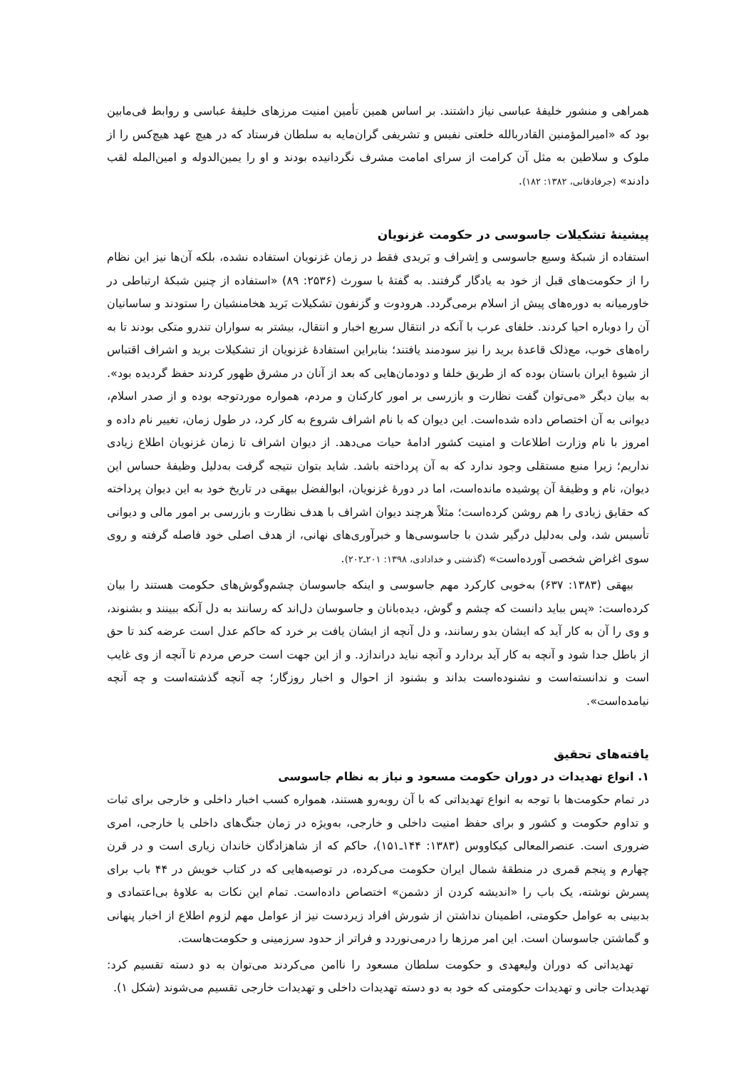همراهی و منشور خلیفهٔ عباسی نیاز داشتند. بر اساس همین تأمین امنیت مرزهای خلیفهٔ عباسی و روابط فی‌مابین بود که «امیرالمؤمنین القادربالله خلعتی نفیس و تشریفی گران‌مایه به سلطان فرستاد که در هیچ عهد هیچ‌کس را از ملوک و سلاطین به مثل آن کرامت از سرای امامت مشرف نگردانیده بودند و او را یمین‌الدوله و امین‌المله لقب دادند» (جرفادقانی، ۱۳۸۲: ۱۸۲).
پیشینهٔ تشکیلات جاسوسی در حکومت غزنویان
استفاده از شبکهٔ وسیع جاسوسی و اِشراف و بَریدی فقط در زمان غزنویان استفاده نشده، بلکه آن‌ها نیز این نظام را از حکومت‌های قبل از خود به یادگار گرفتند. به گفتهٔ با سورث (۲۵۳۶: ۸۹) «استفاده از چنین شبکهٔ ارتباطی در خاورمیانه به دوره‌های پیش از اسلام برمی‌گردد. هرودوت و گزنفون تشکیلات بَرید هخامنشیان را ستودند و ساسانیان آن را دوباره احیا کردند. خلفای عرب با آنکه در انتقال سریع اخبار و انتقال، بیشتر به سواران تندرو متکی بودند تا به راه‌های خوب، مع‌ذلک قاعدهٔ برید را نیز سودمند یافتند؛ بنابراین استفادهٔ غزنویان از تشکیلات برید و اشراف اقتباس از شیوهٔ ایران باستان بوده که از طریق خلفا و دودمان‌هایی که بعد از آنان در مشرق ظهور کردند حفظ گردیده بود». به بیان دیگر «می‌توان گفت نظارت و بازرسی بر امور کارکنان و مردم، همواره موردتوجه بوده و از صدر اسلام، دیوانی به آن اختصاص داده شده‌است. این دیوان که با نام اشراف شروع به کار کرد، در طول زمان، تغییر نام داده و امروز با نام وزارت اطلاعات و امنیت کشور ادامهٔ حیات می‌دهد. از دیوان اشراف تا زمان غزنویان اطلاع زیادی نداریم؛ زیرا منبع مستقلی وجود ندارد که به آن پرداخته باشد. شاید بتوان نتیجه گرفت به‌دلیل وظیفهٔ حساس این دیوان، نام و وظیفهٔ آن پوشیده مانده‌است، اما در دورهٔ غزنویان، ابوالفضل بیهقی در تاریخ خود به این دیوان پرداخته که حقایق زیادی را هم روشن کرده‌است؛ مثلاً هرچند دیوان اشراف با هدف نظارت و بازرسی بر امور مالی و دیوانی تأسیس شد، ولی به‌دلیل درگیر شدن با جاسوسی‌ها و خبرآوری‌های نهانی، از هدف اصلی خود فاصله گرفته و روی سوی اغراض شخصی آورده‌است» (گذشتی و خدادادی، ۱۳۹۸: ۲۰۱ـ۲۰۲).
بیهقی (۱۳۸۳: ۶۳۷) به‌خوبی کارکرد مهم جاسوسی و اینکه جاسوسان چشم‌وگوش‌های حکومت هستند را بیان کرده‌است: «پس بباید دانست که چشم و گوش، دیده‌بانان و جاسوسان دل‌اند که رسانند به دل آنکه ببینند و بشنوند، و وی را آن به کار آید که ایشان بدو رسانند، و دل آنچه از ایشان یافت بر خرد که حاکم عدل است عرضه کند تا حق از باطل جدا شود و آنچه به کار آید بردارد و آنچه نباید دراندازد. و از این جهت است حرص مردم تا آنچه از وی غایب است و ندانسته‌است و نشنوده‌است بداند و بشنود از احوال و اخبار روزگار؛ چه آنچه گذشته‌است و چه آنچه نیامده‌است».
یافته‌های تحقیق
۱. انواع تهدیدات در دوران حکومت مسعود و نیاز به نظام جاسوسی
در تمام حکومت‌ها با توجه به انواع تهدیداتی که با آن روبه‌رو هستند، همواره کسب اخبار داخلی و خارجی برای ثبات و تداوم حکومت و کشور و برای حفظ امنیت داخلی و خارجی، به‌ویژه در زمان جنگ‌های داخلی یا خارجی، امری ضروری است. عنصرالمعالی کیکاووس (۱۳۸۳: ۱۴۴ـ۱۵۱)، حاکم که از شاهزادگان خاندان زیاری است و در قرن چهارم و پنجم قمری در منطقهٔ شمال ایران حکومت می‌کرده، در توصیه‌هایی که در کتاب خویش در ۴۴ باب برای پسرش نوشته، یک باب را «اندیشه کردن از دشمن» اختصاص داده‌است. تمام این نکات به علاوهٔ بی‌اعتمادی و بدبینی به عوامل حکومتی، اطمینان نداشتن از شورش افراد زیردست نیز از عوامل مهم لزوم اطلاع از اخبار پنهانی و گماشتن جاسوسان است. این امر مرزها را درمی‌نوردد و فراتر از حدود سرزمینی و حکومت‌هاست.
تهدیداتی که دوران ولیعهدی و حکومت سلطان مسعود را ناامن می‌کردند می‌توان به دو دسته تقسیم کرد: تهدیدات جانی و تهدیدات حکومتی که خود به دو دسته تهدیدات داخلی و تهدیدات خارجی تقسیم می‌شوند (شکل ۱).